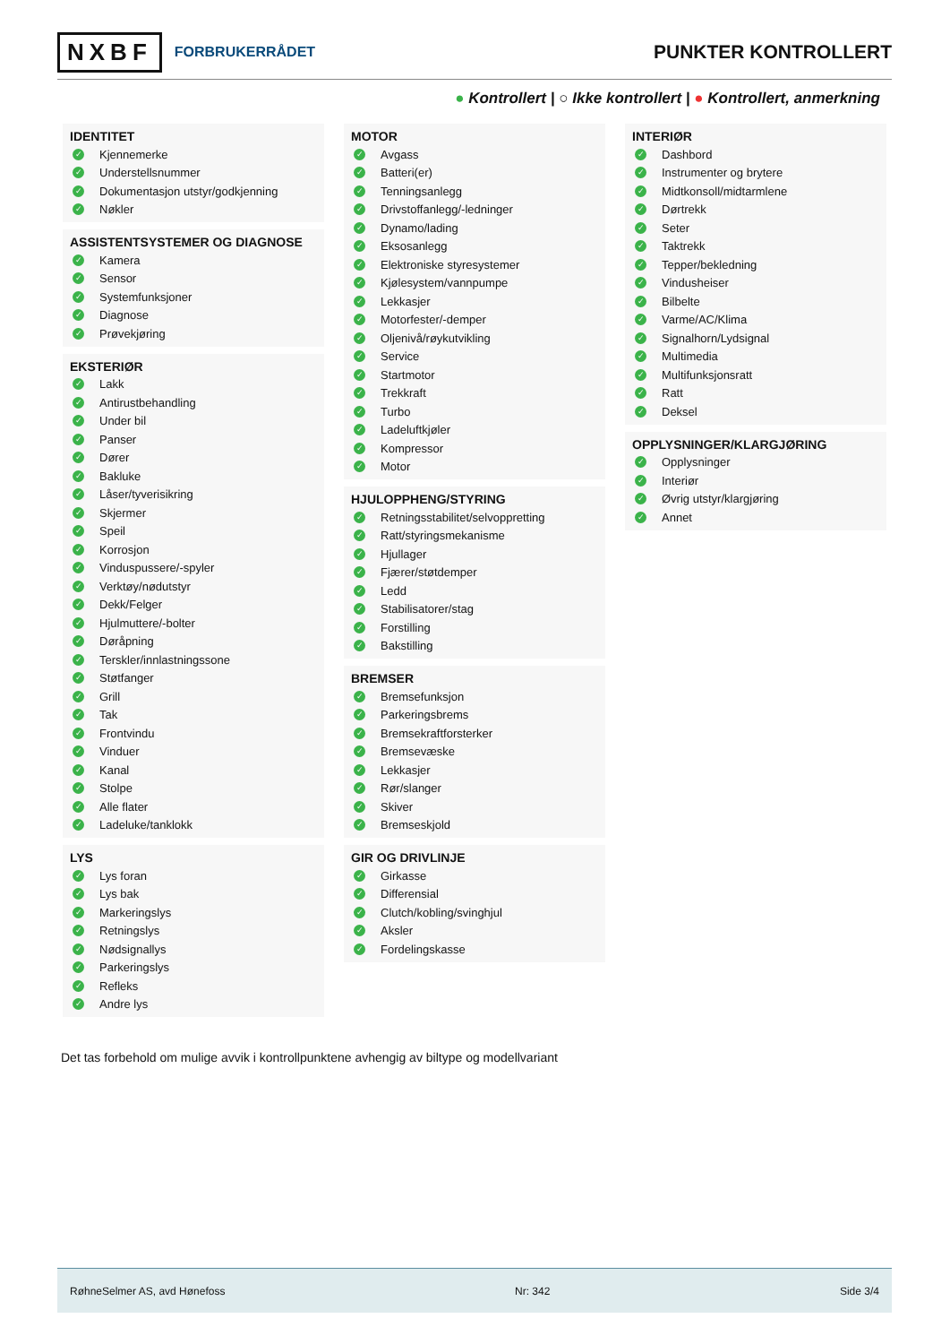NXBF FORBRUKERRÅDET
PUNKTER KONTROLLERT
● Kontrollert | ○ Ikke kontrollert | ● Kontrollert, anmerkning
IDENTITET
✓ Kjennemerke
✓ Understellsnummer
✓ Dokumentasjon utstyr/godkjenning
✓ Nøkler
ASSISTENTSYSTEMER OG DIAGNOSE
✓ Kamera
✓ Sensor
✓ Systemfunksjoner
✓ Diagnose
✓ Prøvekjøring
EKSTERIØR
✓ Lakk
✓ Antirustbehandling
✓ Under bil
✓ Panser
✓ Dører
✓ Bakluke
✓ Låser/tyverisikring
✓ Skjermer
✓ Speil
✓ Korrosjon
✓ Vinduspussere/-spyler
✓ Verktøy/nødutstyr
✓ Dekk/Felger
✓ Hjulmuttere/-bolter
✓ Døråpning
✓ Terskler/innlastningssone
✓ Støtfanger
✓ Grill
✓ Tak
✓ Frontvindu
✓ Vinduer
✓ Kanal
✓ Stolpe
✓ Alle flater
✓ Ladeluke/tanklokk
LYS
✓ Lys foran
✓ Lys bak
✓ Markeringslys
✓ Retningslys
✓ Nødsignallys
✓ Parkeringslys
✓ Refleks
✓ Andre lys
MOTOR
✓ Avgass
✓ Batteri(er)
✓ Tenningsanlegg
✓ Drivstoffanlegg/-ledninger
✓ Dynamo/lading
✓ Eksosanlegg
✓ Elektroniske styresystemer
✓ Kjølesystem/vannpumpe
✓ Lekkasjer
✓ Motorfester/-demper
✓ Oljenivå/røykutvikling
✓ Service
✓ Startmotor
✓ Trekkraft
✓ Turbo
✓ Ladeluftkjøler
✓ Kompressor
✓ Motor
HJULOPPHENG/STYRING
✓ Retningsstabilitet/selvoppretting
✓ Ratt/styringsmekanisme
✓ Hjullager
✓ Fjærer/støtdemper
✓ Ledd
✓ Stabilisatorer/stag
✓ Forstilling
✓ Bakstilling
BREMSER
✓ Bremsefunksjon
✓ Parkeringsbrems
✓ Bremsekraftforsterker
✓ Bremsevæske
✓ Lekkasjer
✓ Rør/slanger
✓ Skiver
✓ Bremseskjold
GIR OG DRIVLINJE
✓ Girkasse
✓ Differensial
✓ Clutch/kobling/svinghjul
✓ Aksler
✓ Fordelingskasse
INTERIØR
✓ Dashbord
✓ Instrumenter og brytere
✓ Midtkonsoll/midtarmlene
✓ Dørtrekk
✓ Seter
✓ Taktrekk
✓ Tepper/bekledning
✓ Vindusheiser
✓ Bilbelte
✓ Varme/AC/Klima
✓ Signalhorn/Lydsignal
✓ Multimedia
✓ Multifunksjonsratt
✓ Ratt
✓ Deksel
OPPLYSNINGER/KLARGJØRING
✓ Opplysninger
✓ Interiør
✓ Øvrig utstyr/klargjøring
✓ Annet
Det tas forbehold om mulige avvik i kontrollpunktene avhengig av biltype og modellvariant
RøhneSelmer AS, avd Hønefoss Nr: 342 Side 3/4